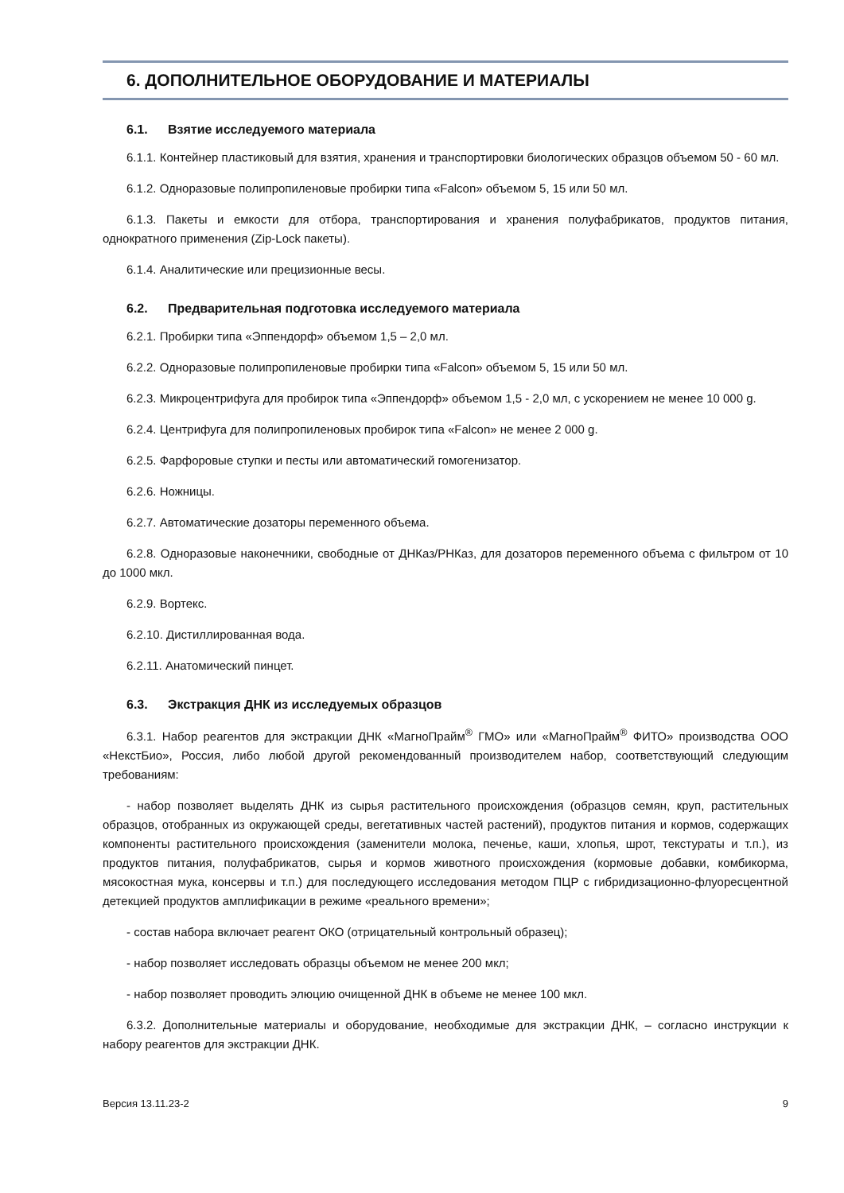6. ДОПОЛНИТЕЛЬНОЕ ОБОРУДОВАНИЕ И МАТЕРИАЛЫ
6.1. Взятие исследуемого материала
6.1.1. Контейнер пластиковый для взятия, хранения и транспортировки биологических образцов объемом 50 - 60 мл.
6.1.2. Одноразовые полипропиленовые пробирки типа «Falcon» объемом 5, 15 или 50 мл.
6.1.3. Пакеты и емкости для отбора, транспортирования и хранения полуфабрикатов, продуктов питания, однократного применения (Zip-Lock пакеты).
6.1.4. Аналитические или прецизионные весы.
6.2. Предварительная подготовка исследуемого материала
6.2.1. Пробирки типа «Эппендорф» объемом 1,5 – 2,0 мл.
6.2.2. Одноразовые полипропиленовые пробирки типа «Falcon» объемом 5, 15 или 50 мл.
6.2.3. Микроцентрифуга для пробирок типа «Эппендорф» объемом 1,5 - 2,0 мл, с ускорением не менее 10 000 g.
6.2.4. Центрифуга для полипропиленовых пробирок типа «Falcon» не менее 2 000 g.
6.2.5. Фарфоровые ступки и песты или автоматический гомогенизатор.
6.2.6. Ножницы.
6.2.7. Автоматические дозаторы переменного объема.
6.2.8. Одноразовые наконечники, свободные от ДНКаз/РНКаз, для дозаторов переменного объема с фильтром от 10 до 1000 мкл.
6.2.9. Вортекс.
6.2.10. Дистиллированная вода.
6.2.11. Анатомический пинцет.
6.3. Экстракция ДНК из исследуемых образцов
6.3.1. Набор реагентов для экстракции ДНК «МагноПрайм<sup>®</sup> ГМО» или «МагноПрайм<sup>®</sup> ФИТО» производства ООО «НекстБио», Россия, либо любой другой рекомендованный производителем набор, соответствующий следующим требованиям:
- набор позволяет выделять ДНК из сырья растительного происхождения (образцов семян, круп, растительных образцов, отобранных из окружающей среды, вегетативных частей растений), продуктов питания и кормов, содержащих компоненты растительного происхождения (заменители молока, печенье, каши, хлопья, шрот, текстураты и т.п.), из продуктов питания, полуфабрикатов, сырья и кормов животного происхождения (кормовые добавки, комбикорма, мясокостная мука, консервы и т.п.) для последующего исследования методом ПЦР с гибридизационно-флуоресцентной детекцией продуктов амплификации в режиме «реального времени»;
- состав набора включает реагент ОКО (отрицательный контрольный образец);
- набор позволяет исследовать образцы объемом не менее 200 мкл;
- набор позволяет проводить элюцию очищенной ДНК в объеме не менее 100 мкл.
6.3.2. Дополнительные материалы и оборудование, необходимые для экстракции ДНК, – согласно инструкции к набору реагентов для экстракции ДНК.
Версия 13.11.23-2 9